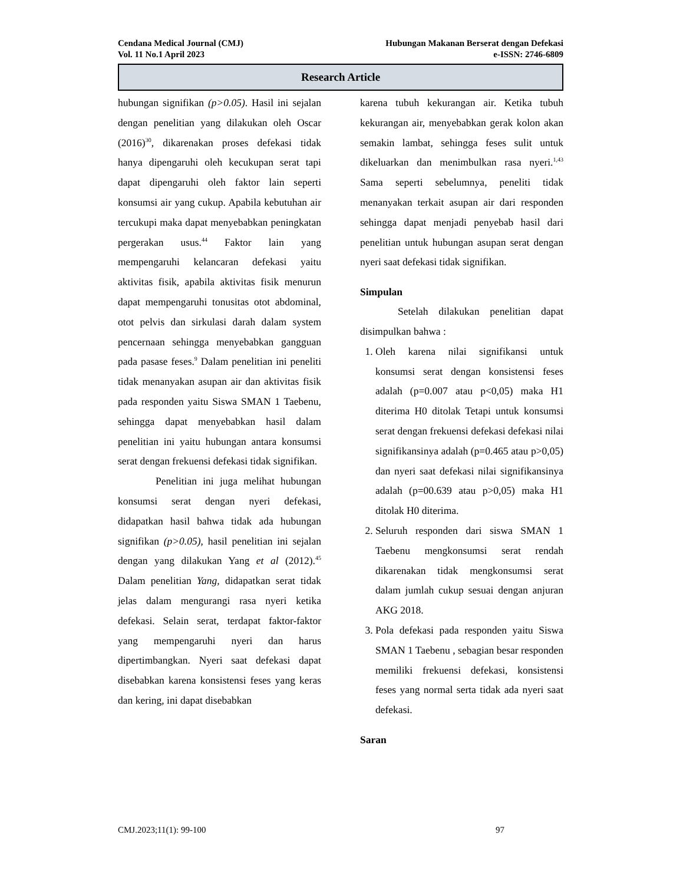Cendana Medical Journal (CMJ) Hubungan Makanan Berserat dengan Defekasi
Vol. 11 No.1 April 2023 e-ISSN: 2746-6809
Research Article
hubungan signifikan (p>0.05). Hasil ini sejalan dengan penelitian yang dilakukan oleh Oscar (2016)<sup>30</sup>, dikarenakan proses defekasi tidak hanya dipengaruhi oleh kecukupan serat tapi dapat dipengaruhi oleh faktor lain seperti konsumsi air yang cukup. Apabila kebutuhan air tercukupi maka dapat menyebabkan peningkatan pergerakan usus.<sup>44</sup> Faktor lain yang mempengaruhi kelancaran defekasi yaitu aktivitas fisik, apabila aktivitas fisik menurun dapat mempengaruhi tonusitas otot abdominal, otot pelvis dan sirkulasi darah dalam system pencernaan sehingga menyebabkan gangguan pada pasase feses.<sup>9</sup> Dalam penelitian ini peneliti tidak menanyakan asupan air dan aktivitas fisik pada responden yaitu Siswa SMAN 1 Taebenu, sehingga dapat menyebabkan hasil dalam penelitian ini yaitu hubungan antara konsumsi serat dengan frekuensi defekasi tidak signifikan.
Penelitian ini juga melihat hubungan konsumsi serat dengan nyeri defekasi, didapatkan hasil bahwa tidak ada hubungan signifikan (p>0.05), hasil penelitian ini sejalan dengan yang dilakukan Yang et al (2012).<sup>45</sup> Dalam penelitian Yang, didapatkan serat tidak jelas dalam mengurangi rasa nyeri ketika defekasi. Selain serat, terdapat faktor-faktor yang mempengaruhi nyeri dan harus dipertimbangkan. Nyeri saat defekasi dapat disebabkan karena konsistensi feses yang keras dan kering, ini dapat disebabkan
karena tubuh kekurangan air. Ketika tubuh kekurangan air, menyebabkan gerak kolon akan semakin lambat, sehingga feses sulit untuk dikeluarkan dan menimbulkan rasa nyeri.<sup>1,43</sup> Sama seperti sebelumnya, peneliti tidak menanyakan terkait asupan air dari responden sehingga dapat menjadi penyebab hasil dari penelitian untuk hubungan asupan serat dengan nyeri saat defekasi tidak signifikan.
Simpulan
Setelah dilakukan penelitian dapat disimpulkan bahwa :
1. Oleh karena nilai signifikansi untuk konsumsi serat dengan konsistensi feses adalah (p=0.007 atau p<0,05) maka H1 diterima H0 ditolak Tetapi untuk konsumsi serat dengan frekuensi defekasi defekasi nilai signifikansinya adalah (p=0.465 atau p>0,05) dan nyeri saat defekasi nilai signifikansinya adalah (p=00.639 atau p>0,05) maka H1 ditolak H0 diterima.
2. Seluruh responden dari siswa SMAN 1 Taebenu mengkonsumsi serat rendah dikarenakan tidak mengkonsumsi serat dalam jumlah cukup sesuai dengan anjuran AKG 2018.
3. Pola defekasi pada responden yaitu Siswa SMAN 1 Taebenu , sebagian besar responden memiliki frekuensi defekasi, konsistensi feses yang normal serta tidak ada nyeri saat defekasi.
Saran
CMJ.2023;11(1): 99-100 97